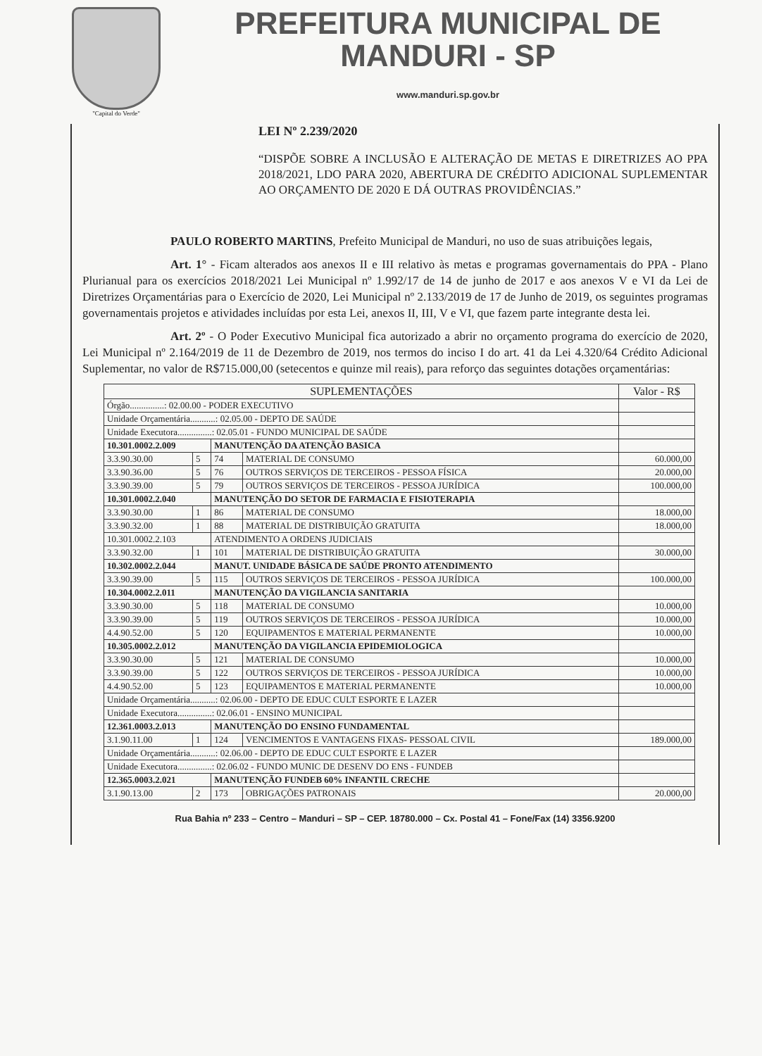"Capital do Verde"
PREFEITURA MUNICIPAL DE
MANDURI - SP
www.manduri.sp.gov.br
LEI Nº 2.239/2020
“DISPÕE SOBRE A INCLUSÃO E ALTERAÇÃO DE METAS E DIRETRIZES AO PPA 2018/2021, LDO PARA 2020, ABERTURA DE CRÉDITO ADICIONAL SUPLEMENTAR AO ORÇAMENTO DE 2020 E DÁ OUTRAS PROVIDÊNCIAS.”
PAULO ROBERTO MARTINS, Prefeito Municipal de Manduri, no uso de suas atribuições legais,
Art. 1° - Ficam alterados aos anexos II e III relativo às metas e programas governamentais do PPA - Plano Plurianual para os exercícios 2018/2021 Lei Municipal nº 1.992/17 de 14 de junho de 2017 e aos anexos V e VI da Lei de Diretrizes Orçamentárias para o Exercício de 2020, Lei Municipal nº 2.133/2019 de 17 de Junho de 2019, os seguintes programas governamentais projetos e atividades incluídas por esta Lei, anexos II, III, V e VI, que fazem parte integrante desta lei.
Art. 2º - O Poder Executivo Municipal fica autorizado a abrir no orçamento programa do exercício de 2020, Lei Municipal nº 2.164/2019 de 11 de Dezembro de 2019, nos termos do inciso I do art. 41 da Lei 4.320/64 Crédito Adicional Suplementar, no valor de R$715.000,00 (setecentos e quinze mil reais), para reforço das seguintes dotações orçamentárias:
| SUPLEMENTAÇÕES | | | | Valor - R$ |
| --- | --- | --- | --- | --- |
| Órgão...............: 02.00.00 - PODER EXECUTIVO | | | | |
| Unidade Orçamentária...........: 02.05.00 - DEPTO DE SAÚDE | | | | |
| Unidade Executora...............: 02.05.01 - FUNDO MUNICIPAL DE SAÚDE | | | | |
| 10.301.0002.2.009 | | MANUTENÇÃO DA ATENÇÃO BASICA | | |
| 3.3.90.30.00 | 5 | 74 | MATERIAL DE CONSUMO | 60.000,00 |
| 3.3.90.36.00 | 5 | 76 | OUTROS SERVIÇOS DE TERCEIROS - PESSOA FÍSICA | 20.000,00 |
| 3.3.90.39.00 | 5 | 79 | OUTROS SERVIÇOS DE TERCEIROS - PESSOA JURÍDICA | 100.000,00 |
| 10.301.0002.2.040 | | MANUTENÇÃO DO SETOR DE FARMACIA E FISIOTERAPIA | | |
| 3.3.90.30.00 | 1 | 86 | MATERIAL DE CONSUMO | 18.000,00 |
| 3.3.90.32.00 | 1 | 88 | MATERIAL DE DISTRIBUIÇÃO GRATUITA | 18.000,00 |
| 10.301.0002.2.103 | | ATENDIMENTO A ORDENS JUDICIAIS | | |
| 3.3.90.32.00 | 1 | 101 | MATERIAL DE DISTRIBUIÇÃO GRATUITA | 30.000,00 |
| 10.302.0002.2.044 | | MANUT. UNIDADE BÁSICA DE SAÚDE PRONTO ATENDIMENTO | | |
| 3.3.90.39.00 | 5 | 115 | OUTROS SERVIÇOS DE TERCEIROS - PESSOA JURÍDICA | 100.000,00 |
| 10.304.0002.2.011 | | MANUTENÇÃO DA VIGILANCIA SANITARIA | | |
| 3.3.90.30.00 | 5 | 118 | MATERIAL DE CONSUMO | 10.000,00 |
| 3.3.90.39.00 | 5 | 119 | OUTROS SERVIÇOS DE TERCEIROS - PESSOA JURÍDICA | 10.000,00 |
| 4.4.90.52.00 | 5 | 120 | EQUIPAMENTOS E MATERIAL PERMANENTE | 10.000,00 |
| 10.305.0002.2.012 | | MANUTENÇÃO DA VIGILANCIA EPIDEMIOLOGICA | | |
| 3.3.90.30.00 | 5 | 121 | MATERIAL DE CONSUMO | 10.000,00 |
| 3.3.90.39.00 | 5 | 122 | OUTROS SERVIÇOS DE TERCEIROS - PESSOA JURÍDICA | 10.000,00 |
| 4.4.90.52.00 | 5 | 123 | EQUIPAMENTOS E MATERIAL PERMANENTE | 10.000,00 |
| Unidade Orçamentária...........: 02.06.00 - DEPTO DE EDUC CULT ESPORTE E LAZER | | | | |
| Unidade Executora...............: 02.06.01 - ENSINO MUNICIPAL | | | | |
| 12.361.0003.2.013 | | MANUTENÇÃO DO ENSINO FUNDAMENTAL | | |
| 3.1.90.11.00 | 1 | 124 | VENCIMENTOS E VANTAGENS FIXAS- PESSOAL CIVIL | 189.000,00 |
| Unidade Orçamentária...........: 02.06.00 - DEPTO DE EDUC CULT ESPORTE E LAZER | | | | |
| Unidade Executora...............: 02.06.02 - FUNDO MUNIC DE DESENV DO ENS - FUNDEB | | | | |
| 12.365.0003.2.021 | | MANUTENÇÃO FUNDEB 60% INFANTIL CRECHE | | |
| 3.1.90.13.00 | 2 | 173 | OBRIGAÇÕES PATRONAIS | 20.000,00 |
Rua Bahia nº 233 – Centro – Manduri – SP – CEP. 18780.000 – Cx. Postal 41 – Fone/Fax (14) 3356.9200